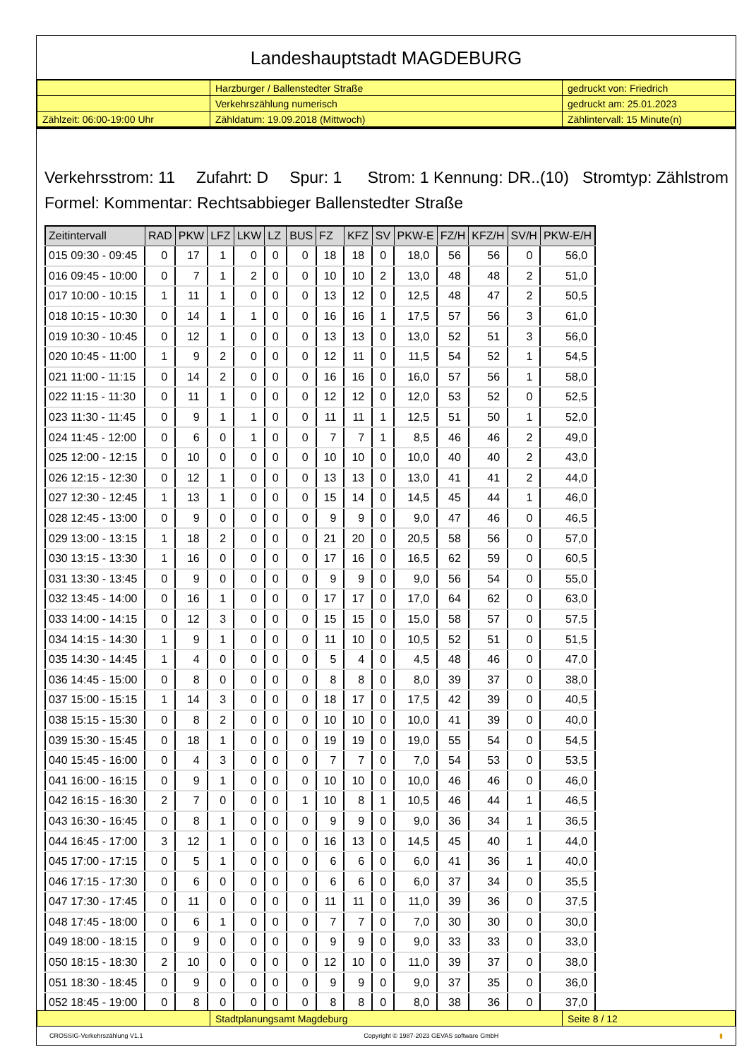Landeshauptstadt MAGDEBURG
| | Harzburger / Ballenstedter Straße | gedruckt von: Friedrich |
| | Verkehrszählung numerisch | gedruckt am: 25.01.2023 |
| Zählzeit: 06:00-19:00 Uhr | Zähldatum: 19.09.2018 (Mittwoch) | Zählintervall: 15 Minute(n) |
Verkehrsstrom: 11 Zufahrt: D Spur: 1 Strom: 1 Kennung: DR..(10) Stromtyp: Zählstrom
Formel: Kommentar: Rechtsabbieger Ballenstedter Straße
| Zeitintervall | RAD | PKW | LFZ | LKW | LZ | BUS | FZ | KFZ | SV | PKW-E | FZ/H | KFZ/H | SV/H | PKW-E/H |
| --- | --- | --- | --- | --- | --- | --- | --- | --- | --- | --- | --- | --- | --- | --- |
| 015 09:30 - 09:45 | 0 | 17 | 1 | 0 | 0 | 0 | 18 | 18 | 0 | 18,0 | 56 | 56 | 0 | 56,0 |
| 016 09:45 - 10:00 | 0 | 7 | 1 | 2 | 0 | 0 | 10 | 10 | 2 | 13,0 | 48 | 48 | 2 | 51,0 |
| 017 10:00 - 10:15 | 1 | 11 | 1 | 0 | 0 | 0 | 13 | 12 | 0 | 12,5 | 48 | 47 | 2 | 50,5 |
| 018 10:15 - 10:30 | 0 | 14 | 1 | 1 | 0 | 0 | 16 | 16 | 1 | 17,5 | 57 | 56 | 3 | 61,0 |
| 019 10:30 - 10:45 | 0 | 12 | 1 | 0 | 0 | 0 | 13 | 13 | 0 | 13,0 | 52 | 51 | 3 | 56,0 |
| 020 10:45 - 11:00 | 1 | 9 | 2 | 0 | 0 | 0 | 12 | 11 | 0 | 11,5 | 54 | 52 | 1 | 54,5 |
| 021 11:00 - 11:15 | 0 | 14 | 2 | 0 | 0 | 0 | 16 | 16 | 0 | 16,0 | 57 | 56 | 1 | 58,0 |
| 022 11:15 - 11:30 | 0 | 11 | 1 | 0 | 0 | 0 | 12 | 12 | 0 | 12,0 | 53 | 52 | 0 | 52,5 |
| 023 11:30 - 11:45 | 0 | 9 | 1 | 1 | 0 | 0 | 11 | 11 | 1 | 12,5 | 51 | 50 | 1 | 52,0 |
| 024 11:45 - 12:00 | 0 | 6 | 0 | 1 | 0 | 0 | 7 | 7 | 1 | 8,5 | 46 | 46 | 2 | 49,0 |
| 025 12:00 - 12:15 | 0 | 10 | 0 | 0 | 0 | 0 | 10 | 10 | 0 | 10,0 | 40 | 40 | 2 | 43,0 |
| 026 12:15 - 12:30 | 0 | 12 | 1 | 0 | 0 | 0 | 13 | 13 | 0 | 13,0 | 41 | 41 | 2 | 44,0 |
| 027 12:30 - 12:45 | 1 | 13 | 1 | 0 | 0 | 0 | 15 | 14 | 0 | 14,5 | 45 | 44 | 1 | 46,0 |
| 028 12:45 - 13:00 | 0 | 9 | 0 | 0 | 0 | 0 | 9 | 9 | 0 | 9,0 | 47 | 46 | 0 | 46,5 |
| 029 13:00 - 13:15 | 1 | 18 | 2 | 0 | 0 | 0 | 21 | 20 | 0 | 20,5 | 58 | 56 | 0 | 57,0 |
| 030 13:15 - 13:30 | 1 | 16 | 0 | 0 | 0 | 0 | 17 | 16 | 0 | 16,5 | 62 | 59 | 0 | 60,5 |
| 031 13:30 - 13:45 | 0 | 9 | 0 | 0 | 0 | 0 | 9 | 9 | 0 | 9,0 | 56 | 54 | 0 | 55,0 |
| 032 13:45 - 14:00 | 0 | 16 | 1 | 0 | 0 | 0 | 17 | 17 | 0 | 17,0 | 64 | 62 | 0 | 63,0 |
| 033 14:00 - 14:15 | 0 | 12 | 3 | 0 | 0 | 0 | 15 | 15 | 0 | 15,0 | 58 | 57 | 0 | 57,5 |
| 034 14:15 - 14:30 | 1 | 9 | 1 | 0 | 0 | 0 | 11 | 10 | 0 | 10,5 | 52 | 51 | 0 | 51,5 |
| 035 14:30 - 14:45 | 1 | 4 | 0 | 0 | 0 | 0 | 5 | 4 | 0 | 4,5 | 48 | 46 | 0 | 47,0 |
| 036 14:45 - 15:00 | 0 | 8 | 0 | 0 | 0 | 0 | 8 | 8 | 0 | 8,0 | 39 | 37 | 0 | 38,0 |
| 037 15:00 - 15:15 | 1 | 14 | 3 | 0 | 0 | 0 | 18 | 17 | 0 | 17,5 | 42 | 39 | 0 | 40,5 |
| 038 15:15 - 15:30 | 0 | 8 | 2 | 0 | 0 | 0 | 10 | 10 | 0 | 10,0 | 41 | 39 | 0 | 40,0 |
| 039 15:30 - 15:45 | 0 | 18 | 1 | 0 | 0 | 0 | 19 | 19 | 0 | 19,0 | 55 | 54 | 0 | 54,5 |
| 040 15:45 - 16:00 | 0 | 4 | 3 | 0 | 0 | 0 | 7 | 7 | 0 | 7,0 | 54 | 53 | 0 | 53,5 |
| 041 16:00 - 16:15 | 0 | 9 | 1 | 0 | 0 | 0 | 10 | 10 | 0 | 10,0 | 46 | 46 | 0 | 46,0 |
| 042 16:15 - 16:30 | 2 | 7 | 0 | 0 | 0 | 1 | 10 | 8 | 1 | 10,5 | 46 | 44 | 1 | 46,5 |
| 043 16:30 - 16:45 | 0 | 8 | 1 | 0 | 0 | 0 | 9 | 9 | 0 | 9,0 | 36 | 34 | 1 | 36,5 |
| 044 16:45 - 17:00 | 3 | 12 | 1 | 0 | 0 | 0 | 16 | 13 | 0 | 14,5 | 45 | 40 | 1 | 44,0 |
| 045 17:00 - 17:15 | 0 | 5 | 1 | 0 | 0 | 0 | 6 | 6 | 0 | 6,0 | 41 | 36 | 1 | 40,0 |
| 046 17:15 - 17:30 | 0 | 6 | 0 | 0 | 0 | 0 | 6 | 6 | 0 | 6,0 | 37 | 34 | 0 | 35,5 |
| 047 17:30 - 17:45 | 0 | 11 | 0 | 0 | 0 | 0 | 11 | 11 | 0 | 11,0 | 39 | 36 | 0 | 37,5 |
| 048 17:45 - 18:00 | 0 | 6 | 1 | 0 | 0 | 0 | 7 | 7 | 0 | 7,0 | 30 | 30 | 0 | 30,0 |
| 049 18:00 - 18:15 | 0 | 9 | 0 | 0 | 0 | 0 | 9 | 9 | 0 | 9,0 | 33 | 33 | 0 | 33,0 |
| 050 18:15 - 18:30 | 2 | 10 | 0 | 0 | 0 | 0 | 12 | 10 | 0 | 11,0 | 39 | 37 | 0 | 38,0 |
| 051 18:30 - 18:45 | 0 | 9 | 0 | 0 | 0 | 0 | 9 | 9 | 0 | 9,0 | 37 | 35 | 0 | 36,0 |
| 052 18:45 - 19:00 | 0 | 8 | 0 | 0 | 0 | 0 | 8 | 8 | 0 | 8,0 | 38 | 36 | 0 | 37,0 |
| | Stadtplanungsamt Magdeburg | Seite 8 / 12 |
CROSSIG-Verkehrszählung V1.1 Copyright © 1987-2023 GEVAS software GmbH ▮